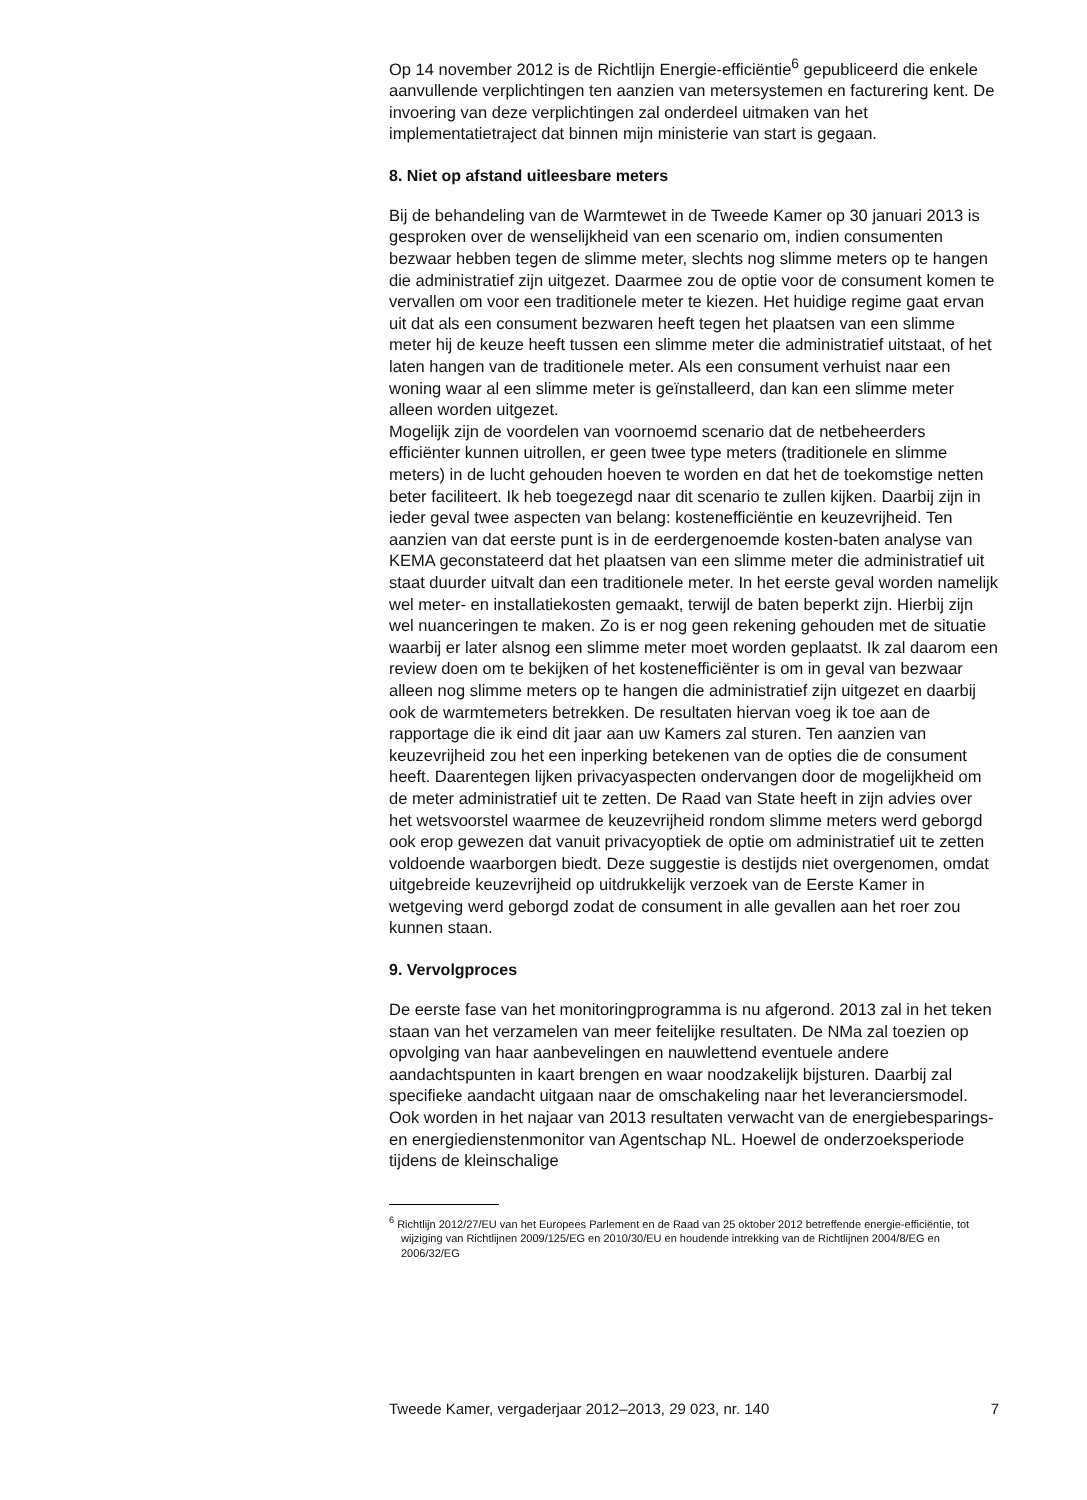Op 14 november 2012 is de Richtlijn Energie-efficiëntie<sup>6</sup> gepubliceerd die enkele aanvullende verplichtingen ten aanzien van metersystemen en facturering kent. De invoering van deze verplichtingen zal onderdeel uitmaken van het implementatietraject dat binnen mijn ministerie van start is gegaan.
8. Niet op afstand uitleesbare meters
Bij de behandeling van de Warmtewet in de Tweede Kamer op 30 januari 2013 is gesproken over de wenselijkheid van een scenario om, indien consumenten bezwaar hebben tegen de slimme meter, slechts nog slimme meters op te hangen die administratief zijn uitgezet. Daarmee zou de optie voor de consument komen te vervallen om voor een traditionele meter te kiezen. Het huidige regime gaat ervan uit dat als een consument bezwaren heeft tegen het plaatsen van een slimme meter hij de keuze heeft tussen een slimme meter die administratief uitstaat, of het laten hangen van de traditionele meter. Als een consument verhuist naar een woning waar al een slimme meter is geïnstalleerd, dan kan een slimme meter alleen worden uitgezet.
Mogelijk zijn de voordelen van voornoemd scenario dat de netbeheerders efficiënter kunnen uitrollen, er geen twee type meters (traditionele en slimme meters) in de lucht gehouden hoeven te worden en dat het de toekomstige netten beter faciliteert. Ik heb toegezegd naar dit scenario te zullen kijken. Daarbij zijn in ieder geval twee aspecten van belang: kostenefficiëntie en keuzevrijheid. Ten aanzien van dat eerste punt is in de eerdergenoemde kosten-baten analyse van KEMA geconstateerd dat het plaatsen van een slimme meter die administratief uit staat duurder uitvalt dan een traditionele meter. In het eerste geval worden namelijk wel meter- en installatiekosten gemaakt, terwijl de baten beperkt zijn. Hierbij zijn wel nuanceringen te maken. Zo is er nog geen rekening gehouden met de situatie waarbij er later alsnog een slimme meter moet worden geplaatst. Ik zal daarom een review doen om te bekijken of het kostenefficiënter is om in geval van bezwaar alleen nog slimme meters op te hangen die administratief zijn uitgezet en daarbij ook de warmtemeters betrekken. De resultaten hiervan voeg ik toe aan de rapportage die ik eind dit jaar aan uw Kamers zal sturen. Ten aanzien van keuzevrijheid zou het een inperking betekenen van de opties die de consument heeft. Daarentegen lijken privacyaspecten ondervangen door de mogelijkheid om de meter administratief uit te zetten. De Raad van State heeft in zijn advies over het wetsvoorstel waarmee de keuzevrijheid rondom slimme meters werd geborgd ook erop gewezen dat vanuit privacyoptiek de optie om administratief uit te zetten voldoende waarborgen biedt. Deze suggestie is destijds niet overgenomen, omdat uitgebreide keuzevrijheid op uitdrukkelijk verzoek van de Eerste Kamer in wetgeving werd geborgd zodat de consument in alle gevallen aan het roer zou kunnen staan.
9. Vervolgproces
De eerste fase van het monitoringprogramma is nu afgerond. 2013 zal in het teken staan van het verzamelen van meer feitelijke resultaten. De NMa zal toezien op opvolging van haar aanbevelingen en nauwlettend eventuele andere aandachtspunten in kaart brengen en waar noodzakelijk bijsturen. Daarbij zal specifieke aandacht uitgaan naar de omschakeling naar het leveranciersmodel. Ook worden in het najaar van 2013 resultaten verwacht van de energiebesparings- en energiedienstenmonitor van Agentschap NL. Hoewel de onderzoeksperiode tijdens de kleinschalige
<sup>6</sup> Richtlijn 2012/27/EU van het Europees Parlement en de Raad van 25 oktober 2012 betreffende energie-efficiëntie, tot wijziging van Richtlijnen 2009/125/EG en 2010/30/EU en houdende intrekking van de Richtlijnen 2004/8/EG en 2006/32/EG
Tweede Kamer, vergaderjaar 2012–2013, 29 023, nr. 140 7